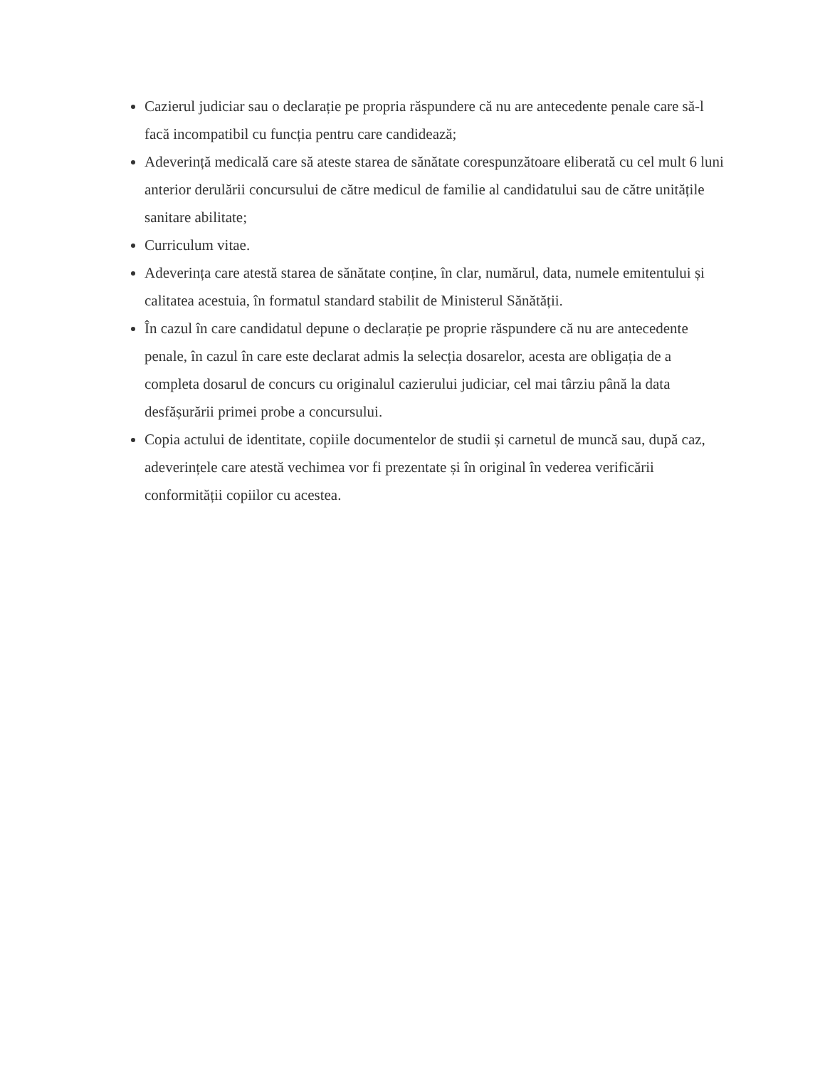Cazierul judiciar sau o declarație pe propria răspundere că nu are antecedente penale care să-l facă incompatibil cu funcția pentru care candidează;
Adeverință medicală care să ateste starea de sănătate corespunzătoare eliberată cu cel mult 6 luni anterior derulării concursului de către medicul de familie al candidatului sau de către unitățile sanitare abilitate;
Curriculum vitae.
Adeverința care atestă starea de sănătate conține, în clar, numărul, data, numele emitentului și calitatea acestuia, în formatul standard stabilit de Ministerul Sănătății.
În cazul în care candidatul depune o declarație pe proprie răspundere că nu are antecedente penale, în cazul în care este declarat admis la selecția dosarelor, acesta are obligația de a completa dosarul de concurs cu originalul cazierului judiciar, cel mai târziu până la data desfășurării primei probe a concursului.
Copia actului de identitate, copiile documentelor de studii și carnetul de muncă sau, după caz, adeverințele care atestă vechimea vor fi prezentate și în original în vederea verificării conformității copiilor cu acestea.